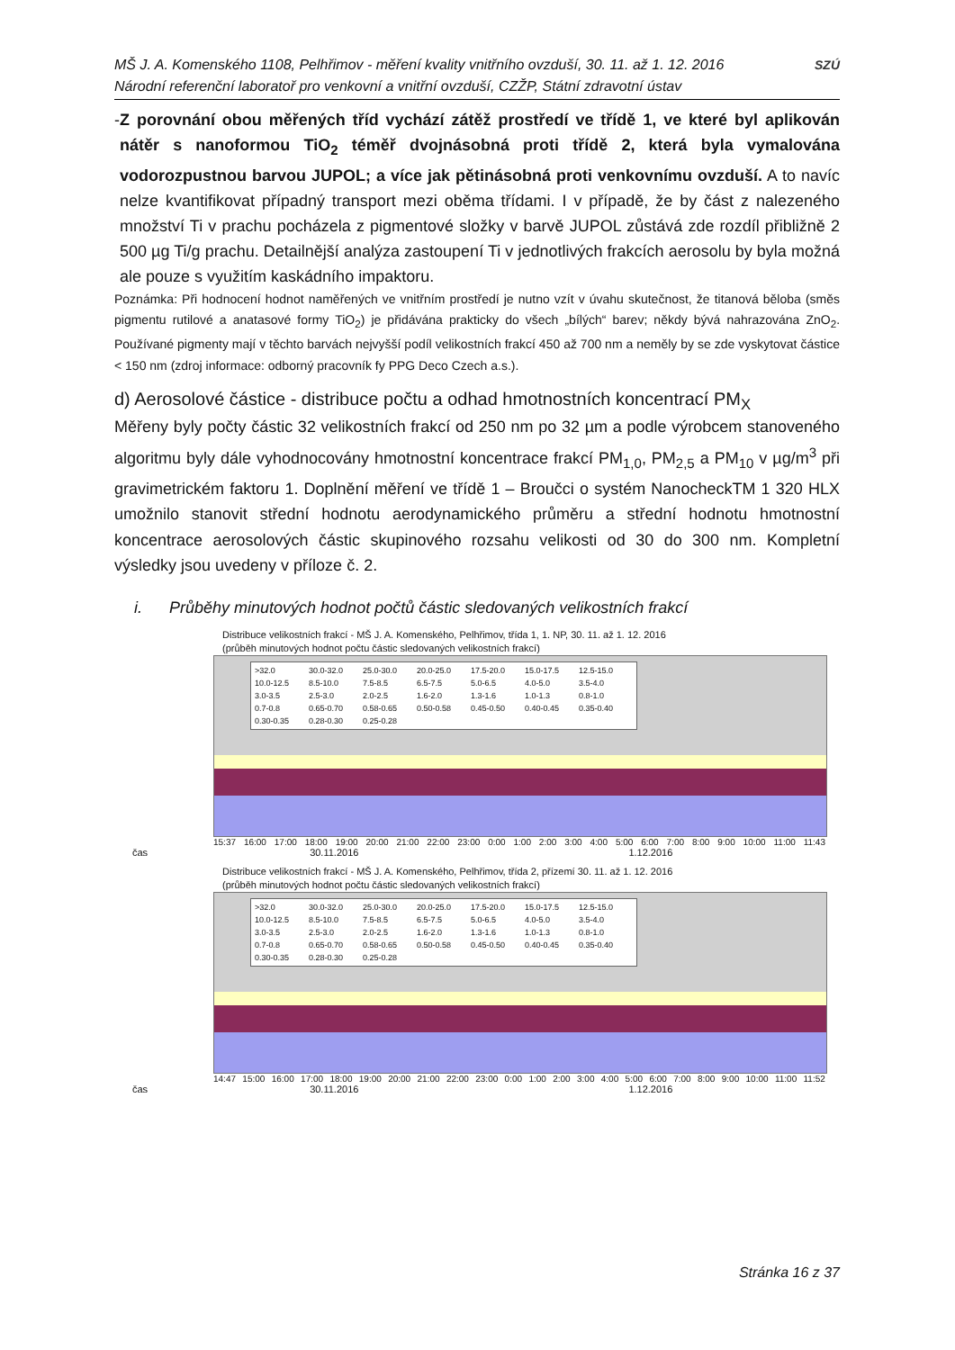MŠ J. A. Komenského 1108, Pelhřimov - měření kvality vnitřního ovzduší, 30. 11. až 1. 12. 2016
Národní referenční laboratoř pro venkovní a vnitřní ovzduší, CZŽP, Státní zdravotní ústav
SZÚ
- Z porovnání obou měřených tříd vychází zátěž prostředí ve třídě 1, ve které byl aplikován nátěr s nanoformou TiO<sub>2</sub> téměř dvojnásobná proti třídě 2, která byla vymalována vodorozpustnou barvou JUPOL; a více jak pětinásobná proti venkovnímu ovzduší. A to navíc nelze kvantifikovat případný transport mezi oběma třídami. I v případě, že by část z nalezeného množství Ti v prachu pocházela z pigmentové složky v barvě JUPOL zůstává zde rozdíl přibližně 2 500 µg Ti/g prachu. Detailnější analýza zastoupení Ti v jednotlivých frakcích aerosolu by byla možná ale pouze s využitím kaskádního impaktoru.
Poznámka: Při hodnocení hodnot naměřených ve vnitřním prostředí je nutno vzít v úvahu skutečnost, že titanová běloba (směs pigmentu rutilové a anatasové formy TiO<sub>2</sub>) je přidávána prakticky do všech „bílých“ barev; někdy bývá nahrazována ZnO<sub>2</sub>. Používané pigmenty mají v těchto barvách nejvyšší podíl velikostních frakcí 450 až 700 nm a neměly by se zde vyskytovat částice < 150 nm (zdroj informace: odborný pracovník fy PPG Deco Czech a.s.).
d) Aerosolové částice - distribuce počtu a odhad hmotnostních koncentrací PM<sub>X</sub>
Měřeny byly počty částic 32 velikostních frakcí od 250 nm po 32 µm a podle výrobcem stanoveného algoritmu byly dále vyhodnocovány hmotnostní koncentrace frakcí PM<sub>1,0</sub>, PM<sub>2,5</sub> a PM<sub>10</sub> v µg/m<sup>3</sup> při gravimetrickém faktoru 1. Doplnění měření ve třídě 1 – Broučci o systém NanocheckTM 1 320 HLX umožnilo stanovit střední hodnotu aerodynamického průměru a střední hodnotu hmotnostní koncentrace aerosolových částic skupinového rozsahu velikosti od 30 do 300 nm. Kompletní výsledky jsou uvedeny v příloze č. 2.
i. Průběhy minutových hodnot počtů částic sledovaných velikostních frakcí
Distribuce velikostních frakcí - MŠ J. A. Komenského, Pelhřimov, třída 1, 1. NP, 30. 11. až 1. 12. 2016
(průběh minutových hodnot počtu částic sledovaných velikostních frakcí)
>32.0 30.0-32.0 25.0-30.0 20.0-25.0 17.5-20.0 15.0-17.5 12.5-15.0 10.0-12.5 8.5-10.0 7.5-8.5 6.5-7.5 5.0-6.5 4.0-5.0 3.5-4.0 3.0-3.5 2.5-3.0 2.0-2.5 1.6-2.0 1.3-1.6 1.0-1.3 0.8-1.0 0.7-0.8 0.65-0.70 0.58-0.65 0.50-0.58 0.45-0.50 0.40-0.45 0.35-0.40 0.30-0.35 0.28-0.30 0.25-0.28
15:37 16:00 17:00 18:00 19:00 20:00 21:00 22:00 23:00 0:00 1:00 2:00 3:00 4:00 5:00 6:00 7:00 8:00 9:00 10:00 11:00 11:43
čas 30.11.2016 1.12.2016
Distribuce velikostních frakcí - MŠ J. A. Komenského, Pelhřimov, třída 2, přízemí 30. 11. až 1. 12. 2016
(průběh minutových hodnot počtu částic sledovaných velikostních frakcí)
>32.0 30.0-32.0 25.0-30.0 20.0-25.0 17.5-20.0 15.0-17.5 12.5-15.0 10.0-12.5 8.5-10.0 7.5-8.5 6.5-7.5 5.0-6.5 4.0-5.0 3.5-4.0 3.0-3.5 2.5-3.0 2.0-2.5 1.6-2.0 1.3-1.6 1.0-1.3 0.8-1.0 0.7-0.8 0.65-0.70 0.58-0.65 0.50-0.58 0.45-0.50 0.40-0.45 0.35-0.40 0.30-0.35 0.28-0.30 0.25-0.28
14:47 15:00 16:00 17:00 18:00 19:00 20:00 21:00 22:00 23:00 0:00 1:00 2:00 3:00 4:00 5:00 6:00 7:00 8:00 9:00 10:00 11:00 11:52
čas 30.11.2016 1.12.2016
Stránka 16 z 37